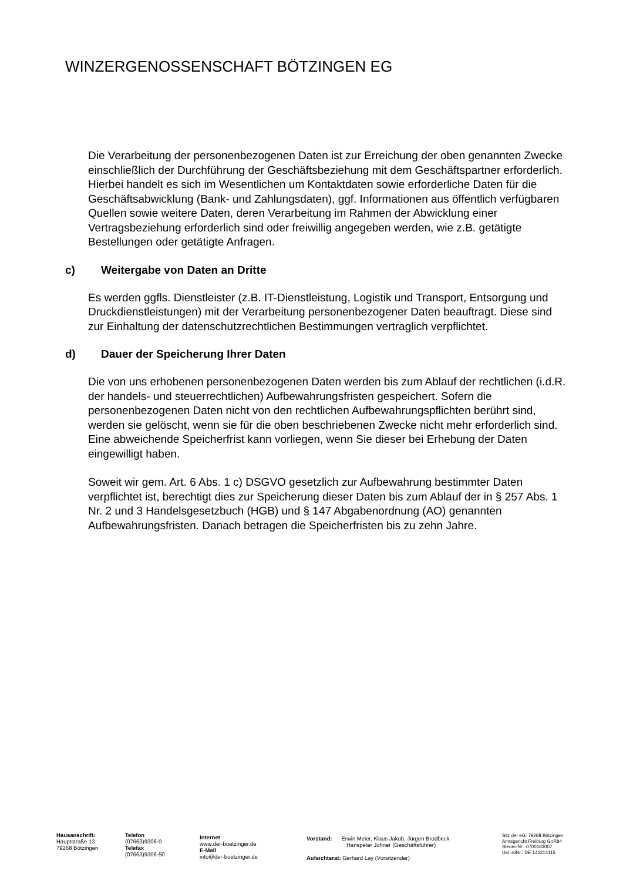WINZERGENOSSENSCHAFT BÖTZINGEN EG
Die Verarbeitung der personenbezogenen Daten ist zur Erreichung der oben genannten Zwecke einschließlich der Durchführung der Geschäftsbeziehung mit dem Geschäftspartner erforderlich. Hierbei handelt es sich im Wesentlichen um Kontaktdaten sowie erforderliche Daten für die Geschäftsabwicklung (Bank- und Zahlungsdaten), ggf. Informationen aus öffentlich verfügbaren Quellen sowie weitere Daten, deren Verarbeitung im Rahmen der Abwicklung einer Vertragsbeziehung erforderlich sind oder freiwillig angegeben werden, wie z.B. getätigte Bestellungen oder getätigte Anfragen.
c) Weitergabe von Daten an Dritte
Es werden ggfls. Dienstleister (z.B. IT-Dienstleistung, Logistik und Transport, Entsorgung und Druckdienstleistungen) mit der Verarbeitung personenbezogener Daten beauftragt. Diese sind zur Einhaltung der datenschutzrechtlichen Bestimmungen vertraglich verpflichtet.
d) Dauer der Speicherung Ihrer Daten
Die von uns erhobenen personenbezogenen Daten werden bis zum Ablauf der rechtlichen (i.d.R. der handels- und steuerrechtlichen) Aufbewahrungsfristen gespeichert. Sofern die personenbezogenen Daten nicht von den rechtlichen Aufbewahrungspflichten berührt sind, werden sie gelöscht, wenn sie für die oben beschriebenen Zwecke nicht mehr erforderlich sind. Eine abweichende Speicherfrist kann vorliegen, wenn Sie dieser bei Erhebung der Daten eingewilligt haben.
Soweit wir gem. Art. 6 Abs. 1 c) DSGVO gesetzlich zur Aufbewahrung bestimmter Daten verpflichtet ist, berechtigt dies zur Speicherung dieser Daten bis zum Ablauf der in § 257 Abs. 1 Nr. 2 und 3 Handelsgesetzbuch (HGB) und § 147 Abgabenordnung (AO) genannten Aufbewahrungsfristen. Danach betragen die Speicherfristen bis zu zehn Jahre.
Hausanschrift:
Hauptstraße 13
79268 Bötzingen
Telefon
(07663)9306-0
Telefax
(07663)9306-50
Internet
www.der-boetzinger.de
E-Mail
info@der-boetzinger.de
Vorstand: Erwin Meier, Klaus Jakob, Jürgen Brodbeck
Hanspeter Johner (Geschäftsführer)
Aufsichtsrat: Gerhard Lay (Vorsitzender)
Sitz der eG: 79268 Bötzingen
Amtsgericht Freiburg GnR84
Steuer-Nr.: 0700183007
Ust.-IdNr.: DE 142214115